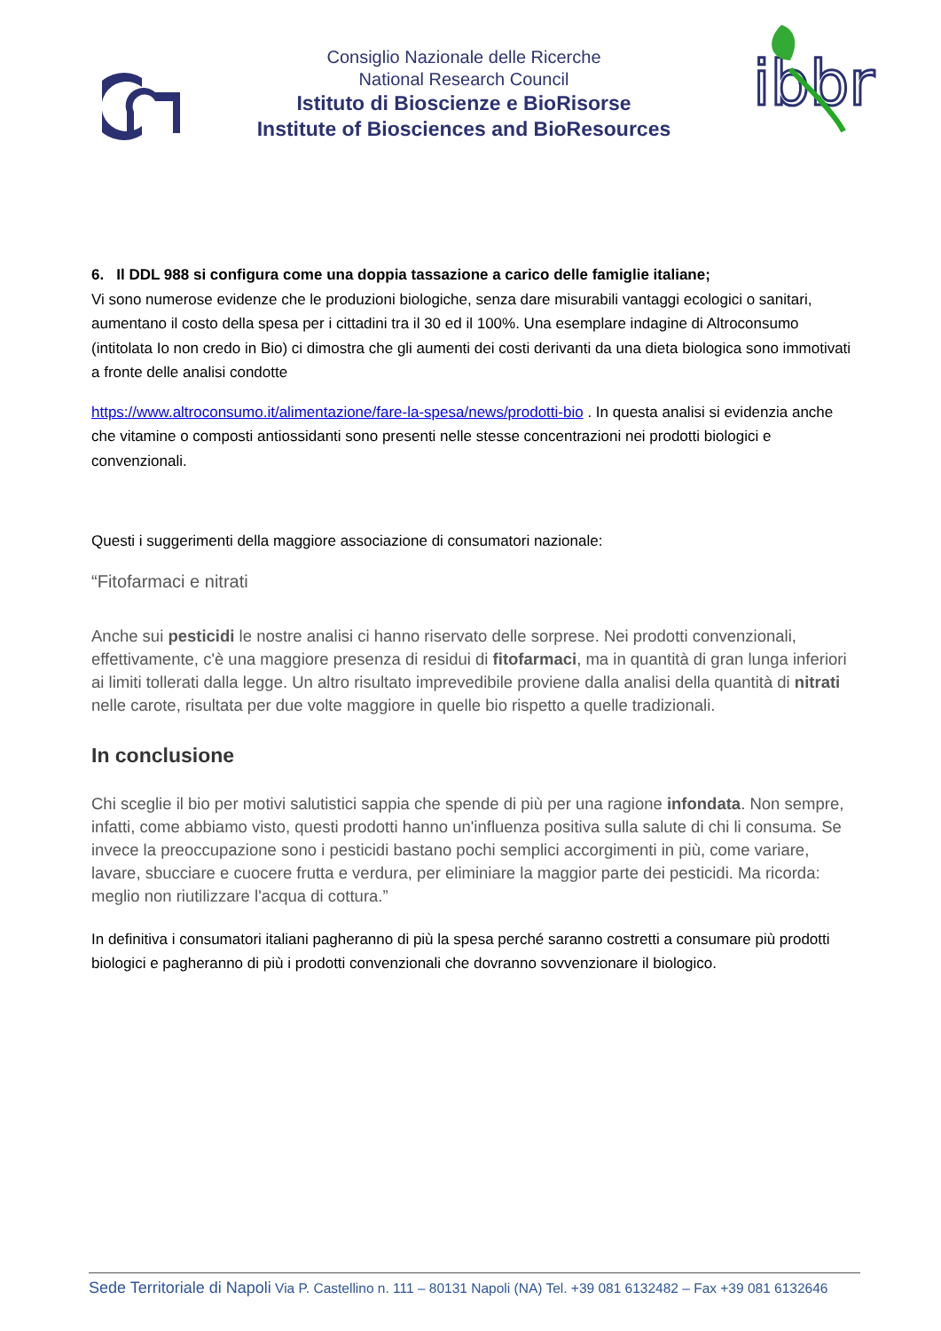Consiglio Nazionale delle Ricerche
National Research Council
Istituto di Bioscienze e BioRisorse
Institute of Biosciences and BioResources
ibbr
6. Il DDL 988 si configura come una doppia tassazione a carico delle famiglie italiane;
Vi sono numerose evidenze che le produzioni biologiche, senza dare misurabili vantaggi ecologici o sanitari, aumentano il costo della spesa per i cittadini tra il 30 ed il 100%. Una esemplare indagine di Altroconsumo (intitolata Io non credo in Bio) ci dimostra che gli aumenti dei costi derivanti da una dieta biologica sono immotivati a fronte delle analisi condotte
https://www.altroconsumo.it/alimentazione/fare-la-spesa/news/prodotti-bio . In questa analisi si evidenzia anche che vitamine o composti antiossidanti sono presenti nelle stesse concentrazioni nei prodotti biologici e convenzionali.
Questi i suggerimenti della maggiore associazione di consumatori nazionale:
“Fitofarmaci e nitrati
Anche sui pesticidi le nostre analisi ci hanno riservato delle sorprese. Nei prodotti convenzionali, effettivamente, c'è una maggiore presenza di residui di fitofarmaci, ma in quantità di gran lunga inferiori ai limiti tollerati dalla legge. Un altro risultato imprevedibile proviene dalla analisi della quantità di nitrati nelle carote, risultata per due volte maggiore in quelle bio rispetto a quelle tradizionali.
In conclusione
Chi sceglie il bio per motivi salutistici sappia che spende di più per una ragione infondata. Non sempre, infatti, come abbiamo visto, questi prodotti hanno un'influenza positiva sulla salute di chi li consuma. Se invece la preoccupazione sono i pesticidi bastano pochi semplici accorgimenti in più, come variare, lavare, sbucciare e cuocere frutta e verdura, per eliminiare la maggior parte dei pesticidi. Ma ricorda: meglio non riutilizzare l'acqua di cottura.”
In definitiva i consumatori italiani pagheranno di più la spesa perché saranno costretti a consumare più prodotti biologici e pagheranno di più i prodotti convenzionali che dovranno sovvenzionare il biologico.
Sede Territoriale di Napoli Via P. Castellino n. 111 – 80131 Napoli (NA) Tel. +39 081 6132482 – Fax +39 081 6132646